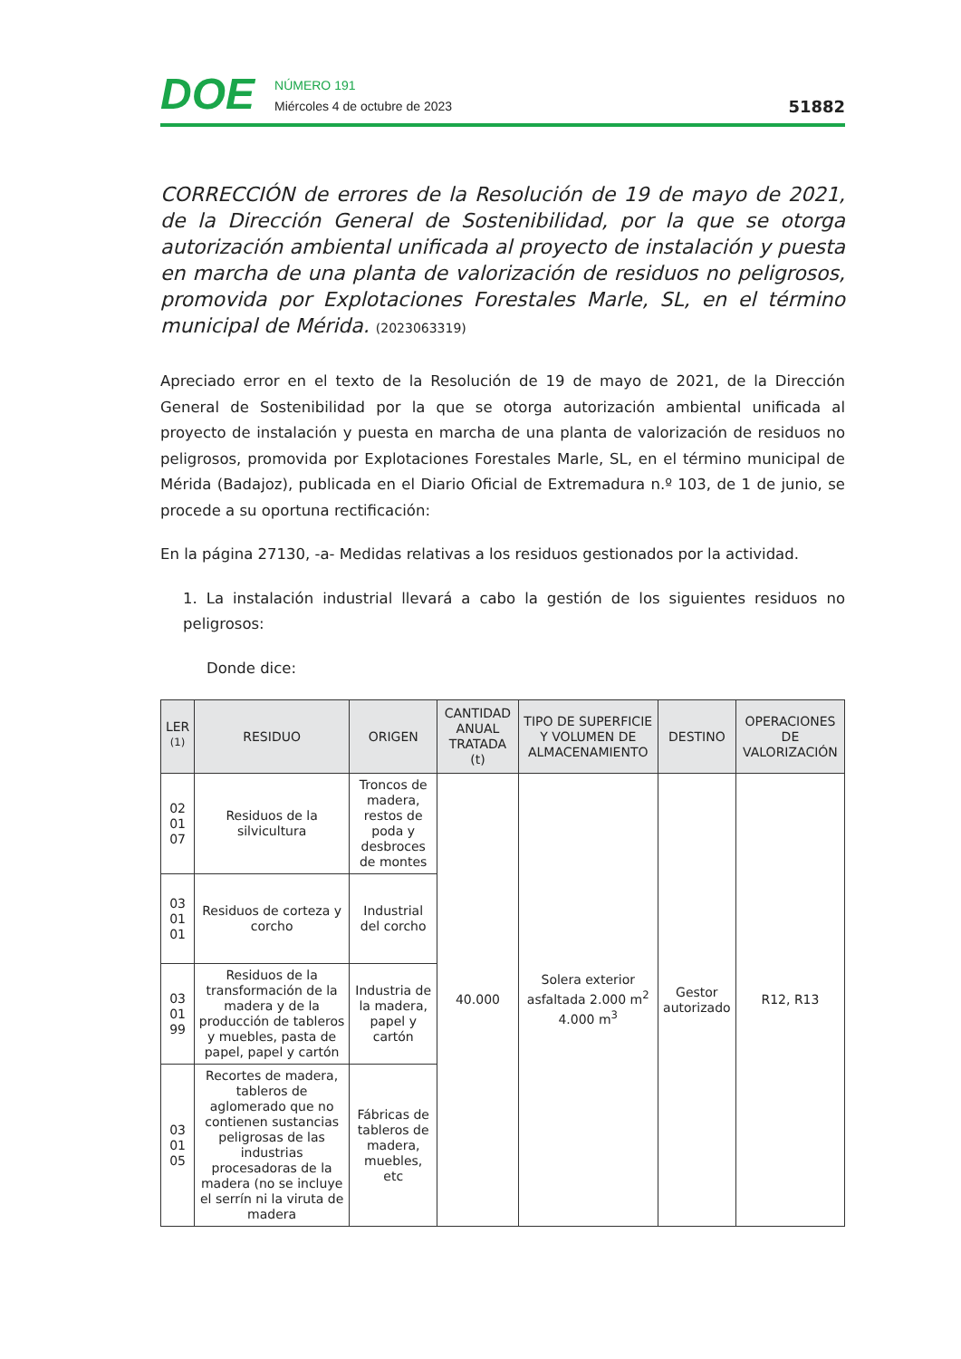DOE
NÚMERO 191
Miércoles 4 de octubre de 2023
51882
CORRECCIÓN de errores de la Resolución de 19 de mayo de 2021, de la Dirección General de Sostenibilidad, por la que se otorga autorización ambiental unificada al proyecto de instalación y puesta en marcha de una planta de valorización de residuos no peligrosos, promovida por Explotaciones Forestales Marle, SL, en el término municipal de Mérida. (2023063319)
Apreciado error en el texto de la Resolución de 19 de mayo de 2021, de la Dirección General de Sostenibilidad por la que se otorga autorización ambiental unificada al proyecto de instalación y puesta en marcha de una planta de valorización de residuos no peligrosos, promovida por Explotaciones Forestales Marle, SL, en el término municipal de Mérida (Badajoz), publicada en el Diario Oficial de Extremadura n.º 103, de 1 de junio, se procede a su oportuna rectificación:
En la página 27130, -a- Medidas relativas a los residuos gestionados por la actividad.
1. La instalación industrial llevará a cabo la gestión de los siguientes residuos no peligrosos:
Donde dice:
| LER <sup>(1)</sup> | RESIDUO | ORIGEN | CANTIDAD ANUAL TRATADA (t) | TIPO DE SUPERFICIE Y VOLUMEN DE ALMACENAMIENTO | DESTINO | OPERACIONES DE VALORIZACIÓN |
| --- | --- | --- | --- | --- | --- | --- |
| 02 01 07 | Residuos de la silvicultura | Troncos de madera, restos de poda y desbroces de montes | 40.000 | Solera exterior asfaltada 2.000 m<sup>2</sup> 4.000 m<sup>3</sup> | Gestor autorizado | R12, R13 |
| 03 01 01 | Residuos de corteza y corcho | Industrial del corcho | | | | |
| 03 01 99 | Residuos de la transformación de la madera y de la producción de tableros y muebles, pasta de papel, papel y cartón | Industria de la madera, papel y cartón | | | | |
| 03 01 05 | Recortes de madera, tableros de aglomerado que no contienen sustancias peligrosas de las industrias procesadoras de la madera (no se incluye el serrín ni la viruta de madera | Fábricas de tableros de madera, muebles, etc | | | | |